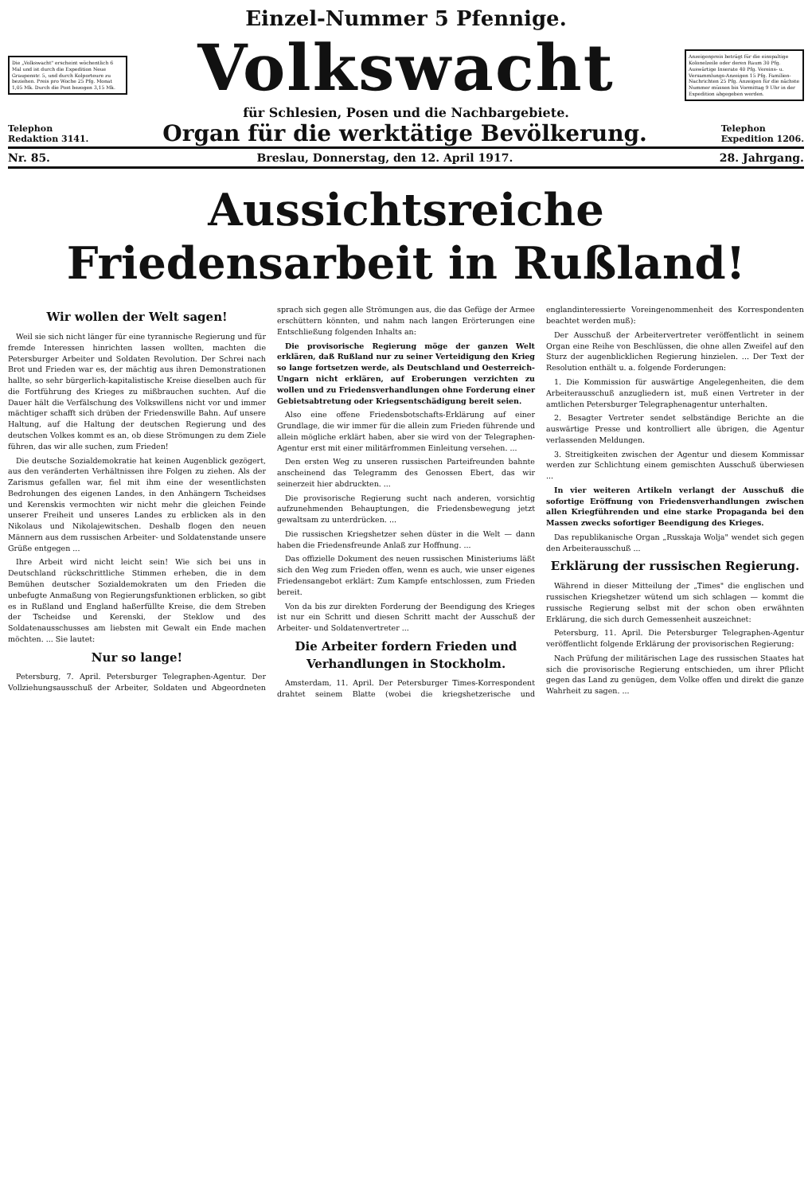Einzel-Nummer 5 Pfennige.
Die „Volkswacht" erscheint wöchentlich 6 Mal und ist durch die Expedition Neue Graupenstr. 5, und durch Kolporteure zu beziehen. Preis pro Woche 25 Pfg. Monat 1,05 Mk. Durch die Post bezogen 3,15 Mk.
Volkswacht
für Schlesien, Posen und die Nachbargebiete.
Anzeigenpreis beträgt für die einspaltige Kolonelzeile oder deren Raum 30 Pfg. Auswärtige Inserate 40 Pfg. Vereins- u. Versammlungs-Anzeigen 15 Pfg. Familien-Nachrichten 25 Pfg. Anzeigen für die nächste Nummer müssen bis Vormittag 9 Uhr in der Expedition abgegeben werden.
Telephon
Redaktion 3141. Organ für die werktätige Bevölkerung. Telephon
Expedition 1206.
Nr. 85. Breslau, Donnerstag, den 12. April 1917. 28. Jahrgang.
Aussichtsreiche
Friedensarbeit in Rußland!
Wir wollen der Welt sagen!
Weil sie sich nicht länger für eine tyrannische Regierung und für fremde Interessen hinrichten lassen wollten, machten die Petersburger Arbeiter und Soldaten Revolution. Der Schrei nach Brot und Frieden war es, der mächtig aus ihren Demonstrationen hallte, so sehr bürgerlich-kapitalistische Kreise dieselben auch für die Fortführung des Krieges zu mißbrauchen suchten. Auf die Dauer hält die Verfälschung des Volkswillens nicht vor und immer mächtiger schafft sich drüben der Friedenswille Bahn. Auf unsere Haltung, auf die Haltung der deutschen Regierung und des deutschen Volkes kommt es an, ob diese Strömungen zu dem Ziele führen, das wir alle suchen, zum Frieden!
Die deutsche Sozialdemokratie hat keinen Augenblick gezögert, aus den veränderten Verhältnissen ihre Folgen zu ziehen. Als der Zarismus gefallen war, fiel mit ihm eine der wesentlichsten Bedrohungen des eigenen Landes, in den Anhängern Tscheidses und Kerenskis vermochten wir nicht mehr die gleichen Feinde unserer Freiheit und unseres Landes zu erblicken als in den Nikolaus und Nikolajewitschen. Deshalb flogen den neuen Männern aus dem russischen Arbeiter- und Soldatenstande unsere Grüße entgegen ...
Ihre Arbeit wird nicht leicht sein! Wie sich bei uns in Deutschland rückschrittliche Stimmen erheben, die in dem Bemühen deutscher Sozialdemokraten um den Frieden die unbefugte Anmaßung von Regierungsfunktionen erblicken, so gibt es in Rußland und England haßerfüllte Kreise, die dem Streben der Tscheidse und Kerenski, der Steklow und des Soldatenausschusses am liebsten mit Gewalt ein Ende machen möchten. ... Sie lautet:
Nur so lange!
Petersburg, 7. April. Petersburger Telegraphen-Agentur. Der Vollziehungsausschuß der Arbeiter, Soldaten und Abgeordneten sprach sich gegen alle Strömungen aus, die das Gefüge der Armee erschüttern könnten, und nahm nach langen Erörterungen eine Entschließung folgenden Inhalts an:
Die provisorische Regierung möge der ganzen Welt erklären, daß Rußland nur zu seiner Verteidigung den Krieg so lange fortsetzen werde, als Deutschland und Oesterreich-Ungarn nicht erklären, auf Eroberungen verzichten zu wollen und zu Friedensverhandlungen ohne Forderung einer Gebietsabtretung oder Kriegsentschädigung bereit seien.
Also eine offene Friedensbotschafts-Erklärung auf einer Grundlage, die wir immer für die allein zum Frieden führende und allein mögliche erklärt haben, aber sie wird von der Telegraphen-Agentur erst mit einer militärfrommen Einleitung versehen. ...
Den ersten Weg zu unseren russischen Parteifreunden bahnte anscheinend das Telegramm des Genossen Ebert, das wir seinerzeit hier abdruckten. ...
Die provisorische Regierung sucht nach anderen, vorsichtig aufzunehmenden Behauptungen, die Friedensbewegung jetzt gewaltsam zu unterdrücken. ...
Die russischen Kriegshetzer sehen düster in die Welt — dann haben die Friedensfreunde Anlaß zur Hoffnung. ...
Das offizielle Dokument des neuen russischen Ministeriums läßt sich den Weg zum Frieden offen, wenn es auch, wie unser eigenes Friedensangebot erklärt: Zum Kampfe entschlossen, zum Frieden bereit.
Von da bis zur direkten Forderung der Beendigung des Krieges ist nur ein Schritt und diesen Schritt macht der Ausschuß der Arbeiter- und Soldatenvertreter ...
Die Arbeiter fordern Frieden und Verhandlungen in Stockholm.
Amsterdam, 11. April. Der Petersburger Times-Korrespondent drahtet seinem Blatte (wobei die kriegshetzerische und englandinteressierte Voreingenommenheit des Korrespondenten beachtet werden muß):
Der Ausschuß der Arbeitervertreter veröffentlicht in seinem Organ eine Reihe von Beschlüssen, die ohne allen Zweifel auf den Sturz der augenblicklichen Regierung hinzielen. ... Der Text der Resolution enthält u. a. folgende Forderungen:
1. Die Kommission für auswärtige Angelegenheiten, die dem Arbeiterausschuß anzugliedern ist, muß einen Vertreter in der amtlichen Petersburger Telegraphenagentur unterhalten.
2. Besagter Vertreter sendet selbständige Berichte an die auswärtige Presse und kontrolliert alle übrigen, die Agentur verlassenden Meldungen.
3. Streitigkeiten zwischen der Agentur und diesem Kommissar werden zur Schlichtung einem gemischten Ausschuß überwiesen ...
In vier weiteren Artikeln verlangt der Ausschuß die sofortige Eröffnung von Friedensverhandlungen zwischen allen Kriegführenden und eine starke Propaganda bei den Massen zwecks sofortiger Beendigung des Krieges.
Das republikanische Organ „Russkaja Wolja" wendet sich gegen den Arbeiterausschuß ...
Erklärung der russischen Regierung.
Während in dieser Mitteilung der „Times" die englischen und russischen Kriegshetzer wütend um sich schlagen — kommt die russische Regierung selbst mit der schon oben erwähnten Erklärung, die sich durch Gemessenheit auszeichnet:
Petersburg, 11. April. Die Petersburger Telegraphen-Agentur veröffentlicht folgende Erklärung der provisorischen Regierung:
Nach Prüfung der militärischen Lage des russischen Staates hat sich die provisorische Regierung entschieden, um ihrer Pflicht gegen das Land zu genügen, dem Volke offen und direkt die ganze Wahrheit zu sagen. ...